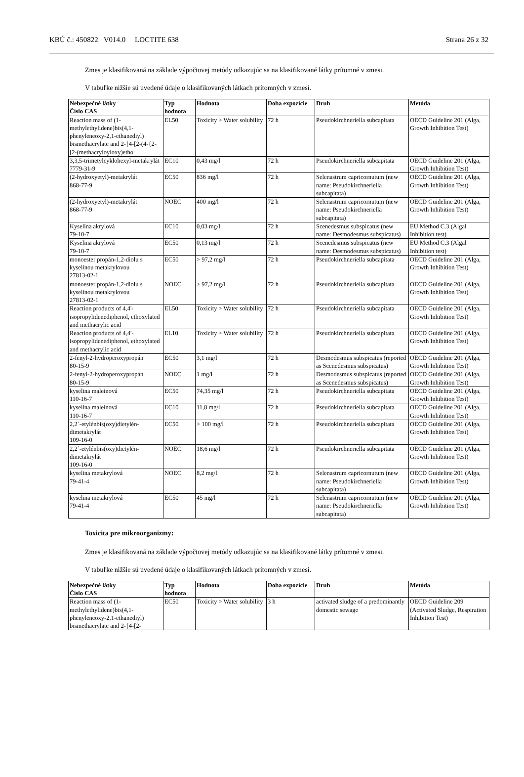KBÚ č.: 450822 V014.0 LOCTITE 638 Strana 26 z 32
Zmes je klasifikovaná na základe výpočtovej metódy odkazujúc sa na klasifikované látky prítomné v zmesi.
V tabuľke nižšie sú uvedené údaje o klasifikovaných látkach prítomných v zmesi.
| Nebezpečné látky Číslo CAS | Typ hodnota | Hodnota | Doba expozície | Druh | Metóda |
| --- | --- | --- | --- | --- | --- |
| Reaction mass of (1-methylethylidene)bis(4,1-phenyleneoxy-2,1-ethanediyl) bismethacrylate and 2-{4-[2-(4-{2-[2-(methacryloyloxy)etho | EL50 | Toxicity > Water solubility | 72 h | Pseudokirchneriella subcapitata | OECD Guideline 201 (Alga, Growth Inhibition Test) |
| 3,3,5-trimetylcyklohexyl-metakrylát 7779-31-9 | EC10 | 0,43 mg/l | 72 h | Pseudokirchneriella subcapitata | OECD Guideline 201 (Alga, Growth Inhibition Test) |
| (2-hydroxyetyl)-metakrylát 868-77-9 | EC50 | 836 mg/l | 72 h | Selenastrum capricornutum (new name: Pseudokirchneriella subcapitata) | OECD Guideline 201 (Alga, Growth Inhibition Test) |
| (2-hydroxyetyl)-metakrylát 868-77-9 | NOEC | 400 mg/l | 72 h | Selenastrum capricornutum (new name: Pseudokirchneriella subcapitata) | OECD Guideline 201 (Alga, Growth Inhibition Test) |
| Kyselina akrylová 79-10-7 | EC10 | 0,03 mg/l | 72 h | Scenedesmus subspicatus (new name: Desmodesmus subspicatus) | EU Method C.3 (Algal Inhibition test) |
| Kyselina akrylová 79-10-7 | EC50 | 0,13 mg/l | 72 h | Scenedesmus subspicatus (new name: Desmodesmus subspicatus) | EU Method C.3 (Algal Inhibition test) |
| monoester propán-1,2-diolu s kyselinou metakrylovou 27813-02-1 | EC50 | > 97,2 mg/l | 72 h | Pseudokirchneriella subcapitata | OECD Guideline 201 (Alga, Growth Inhibition Test) |
| monoester propán-1,2-diolu s kyselinou metakrylovou 27813-02-1 | NOEC | > 97,2 mg/l | 72 h | Pseudokirchneriella subcapitata | OECD Guideline 201 (Alga, Growth Inhibition Test) |
| Reaction products of 4,4'-isopropylidenediphenol, ethoxylated and methacrylic acid | EL50 | Toxicity > Water solubility | 72 h | Pseudokirchneriella subcapitata | OECD Guideline 201 (Alga, Growth Inhibition Test) |
| Reaction products of 4,4'-isopropylidenediphenol, ethoxylated and methacrylic acid | EL10 | Toxicity > Water solubility | 72 h | Pseudokirchneriella subcapitata | OECD Guideline 201 (Alga, Growth Inhibition Test) |
| 2-fenyl-2-hydroperoxypropán 80-15-9 | EC50 | 3,1 mg/l | 72 h | Desmodesmus subspicatus (reported as Scenedesmus subspicatus) | OECD Guideline 201 (Alga, Growth Inhibition Test) |
| 2-fenyl-2-hydroperoxypropán 80-15-9 | NOEC | 1 mg/l | 72 h | Desmodesmus subspicatus (reported as Scenedesmus subspicatus) | OECD Guideline 201 (Alga, Growth Inhibition Test) |
| kyselina maleínová 110-16-7 | EC50 | 74,35 mg/l | 72 h | Pseudokirchneriella subcapitata | OECD Guideline 201 (Alga, Growth Inhibition Test) |
| kyselina maleínová 110-16-7 | EC10 | 11,8 mg/l | 72 h | Pseudokirchneriella subcapitata | OECD Guideline 201 (Alga, Growth Inhibition Test) |
| 2,2´-etylénbis(oxy)dietylén-dimetakrylát 109-16-0 | EC50 | > 100 mg/l | 72 h | Pseudokirchneriella subcapitata | OECD Guideline 201 (Alga, Growth Inhibition Test) |
| 2,2´-etylénbis(oxy)dietylén-dimetakrylát 109-16-0 | NOEC | 18,6 mg/l | 72 h | Pseudokirchneriella subcapitata | OECD Guideline 201 (Alga, Growth Inhibition Test) |
| kyselina metakrylová 79-41-4 | NOEC | 8,2 mg/l | 72 h | Selenastrum capricornutum (new name: Pseudokirchneriella subcapitata) | OECD Guideline 201 (Alga, Growth Inhibition Test) |
| kyselina metakrylová 79-41-4 | EC50 | 45 mg/l | 72 h | Selenastrum capricornutum (new name: Pseudokirchneriella subcapitata) | OECD Guideline 201 (Alga, Growth Inhibition Test) |
Toxicita pre mikroorganizmy:
Zmes je klasifikovaná na základe výpočtovej metódy odkazujúc sa na klasifikované látky prítomné v zmesi.
V tabuľke nižšie sú uvedené údaje o klasifikovaných látkach prítomných v zmesi.
| Nebezpečné látky Číslo CAS | Typ hodnota | Hodnota | Doba expozície | Druh | Metóda |
| --- | --- | --- | --- | --- | --- |
| Reaction mass of (1-methylethylidene)bis(4,1-phenyleneoxy-2,1-ethanediyl) bismethacrylate and 2-{4-[2- | EC50 | Toxicity > Water solubility | 3 h | activated sludge of a predominantly domestic sewage | OECD Guideline 209 (Activated Sludge, Respiration Inhibition Test) |